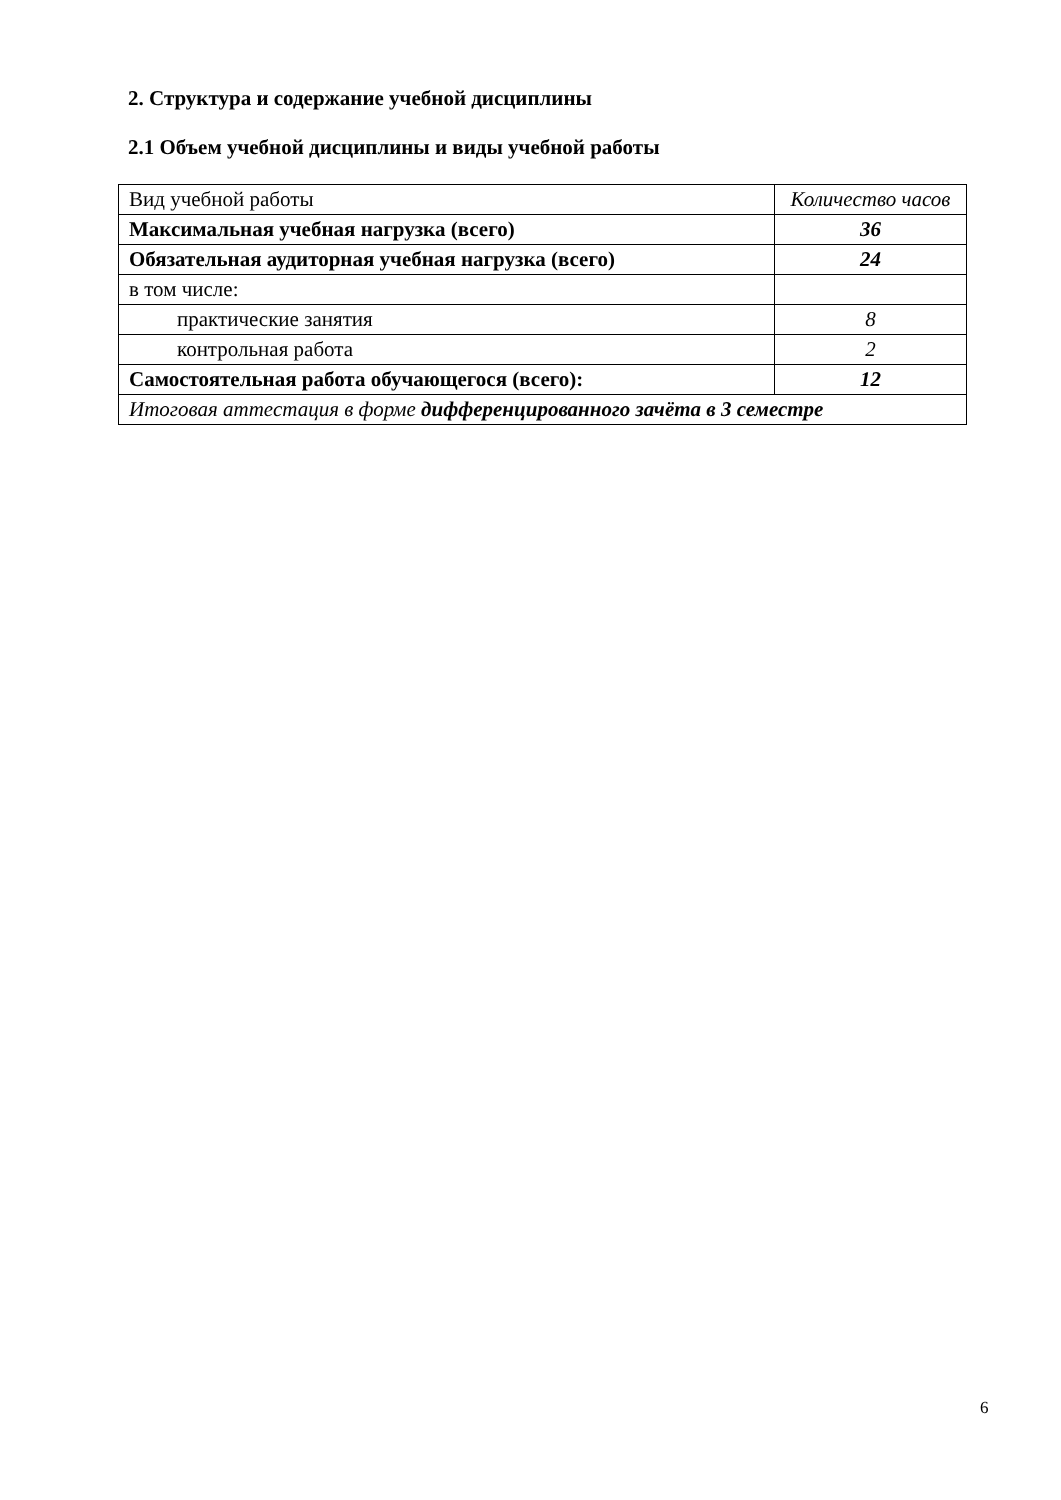2. Структура и содержание учебной дисциплины
2.1 Объем учебной дисциплины и виды учебной работы
| Вид учебной работы | Количество часов |
| Максимальная учебная нагрузка (всего) | 36 |
| Обязательная аудиторная учебная нагрузка (всего) | 24 |
| в том числе: | |
| практические занятия | 8 |
| контрольная работа | 2 |
| Самостоятельная работа обучающегося (всего): | 12 |
| Итоговая аттестация в форме дифференцированного зачёта в 3 семестре | |
6